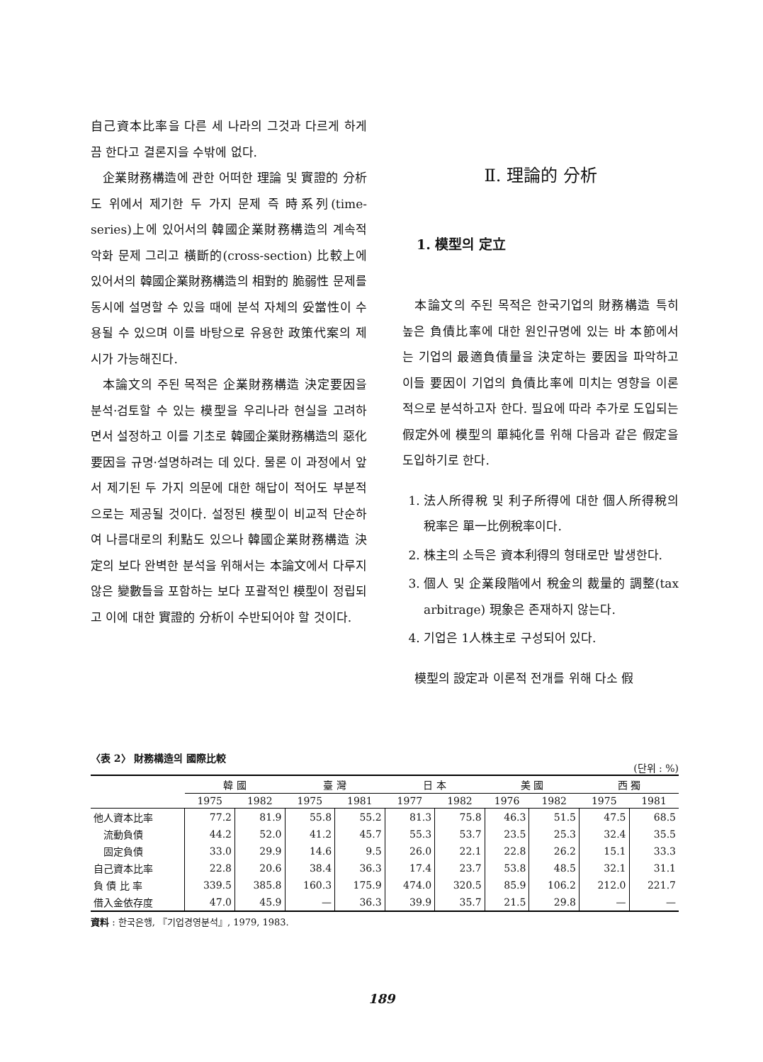自己資本比率을 다른 세 나라의 그것과 다르게 하게끔 한다고 결론지을 수밖에 없다.
企業財務構造에 관한 어떠한 理論 및 實證的 分析도 위에서 제기한 두 가지 문제 즉 時系列(time-series)上에 있어서의 韓國企業財務構造의 계속적 악화 문제 그리고 橫斷的(cross-section) 比較上에 있어서의 韓國企業財務構造의 相對的 脆弱性 문제를 동시에 설명할 수 있을 때에 분석 자체의 妥當性이 수용될 수 있으며 이를 바탕으로 유용한 政策代案의 제시가 가능해진다.
本論文의 주된 목적은 企業財務構造 決定要因을 분석·검토할 수 있는 模型을 우리나라 현실을 고려하면서 설정하고 이를 기초로 韓國企業財務構造의 惡化要因을 규명·설명하려는 데 있다. 물론 이 과정에서 앞서 제기된 두 가지 의문에 대한 해답이 적어도 부분적으로는 제공될 것이다. 설정된 模型이 비교적 단순하여 나름대로의 利點도 있으나 韓國企業財務構造 決定의 보다 완벽한 분석을 위해서는 本論文에서 다루지 않은 變數들을 포함하는 보다 포괄적인 模型이 정립되고 이에 대한 實證的 分析이 수반되어야 할 것이다.
Ⅱ. 理論的 分析
1. 模型의 定立
本論文의 주된 목적은 한국기업의 財務構造 특히 높은 負債比率에 대한 원인규명에 있는 바 本節에서는 기업의 最適負債量을 決定하는 要因을 파악하고 이들 要因이 기업의 負債比率에 미치는 영향을 이론적으로 분석하고자 한다. 필요에 따라 추가로 도입되는 假定外에 模型의 單純化를 위해 다음과 같은 假定을 도입하기로 한다.
1. 法人所得稅 및 利子所得에 대한 個人所得稅의 稅率은 單一比例稅率이다.
2. 株主의 소득은 資本利得의 형태로만 발생한다.
3. 個人 및 企業段階에서 稅金의 裁量的 調整(tax arbitrage) 現象은 존재하지 않는다.
4. 기업은 1人株主로 구성되어 있다.
模型의 設定과 이론적 전개를 위해 다소 假
〈表 2〉 財務構造의 國際比較 (단위 : %)
| | 韓 國 | | 臺 灣 | | 日 本 | | 美 國 | | 西 獨 | |
| --- | --- | --- | --- | --- | --- | --- | --- | --- | --- | --- |
| | 1975 | 1982 | 1975 | 1981 | 1977 | 1982 | 1976 | 1982 | 1975 | 1981 |
| 他人資本比率 | 77.2 | 81.9 | 55.8 | 55.2 | 81.3 | 75.8 | 46.3 | 51.5 | 47.5 | 68.5 |
| 流動負債 | 44.2 | 52.0 | 41.2 | 45.7 | 55.3 | 53.7 | 23.5 | 25.3 | 32.4 | 35.5 |
| 固定負債 | 33.0 | 29.9 | 14.6 | 9.5 | 26.0 | 22.1 | 22.8 | 26.2 | 15.1 | 33.3 |
| 自己資本比率 | 22.8 | 20.6 | 38.4 | 36.3 | 17.4 | 23.7 | 53.8 | 48.5 | 32.1 | 31.1 |
| 負 債 比 率 | 339.5 | 385.8 | 160.3 | 175.9 | 474.0 | 320.5 | 85.9 | 106.2 | 212.0 | 221.7 |
| 借入金依存度 | 47.0 | 45.9 | — | 36.3 | 39.9 | 35.7 | 21.5 | 29.8 | — | — |
資料 : 한국은행, 『기업경영분석』, 1979, 1983.
189